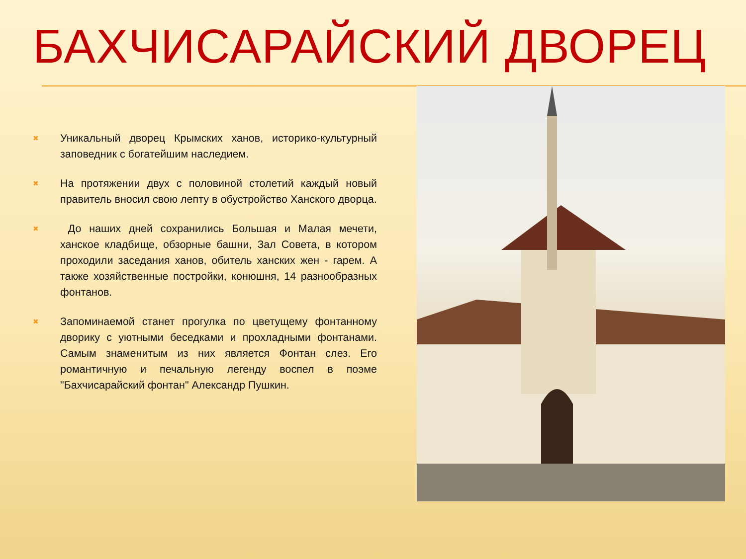БАХЧИСАРАЙСКИЙ ДВОРЕЦ
✖
Уникальный дворец Крымских ханов, историко-культурный заповедник с богатейшим наследием.
✖
На протяжении двух с половиной столетий каждый новый правитель вносил свою лепту в обустройство Ханского дворца.
✖
До наших дней сохранились Большая и Малая мечети, ханское кладбище, обзорные башни, Зал Совета, в котором проходили заседания ханов, обитель ханских жен - гарем. А также хозяйственные постройки, конюшня, 14 разнообразных фонтанов.
✖
Запоминаемой станет прогулка по цветущему фонтанному дворику с уютными беседками и прохладными фонтанами. Самым знаменитым из них является Фонтан слез. Его романтичную и печальную легенду воспел в поэме "Бахчисарайский фонтан" Александр Пушкин.